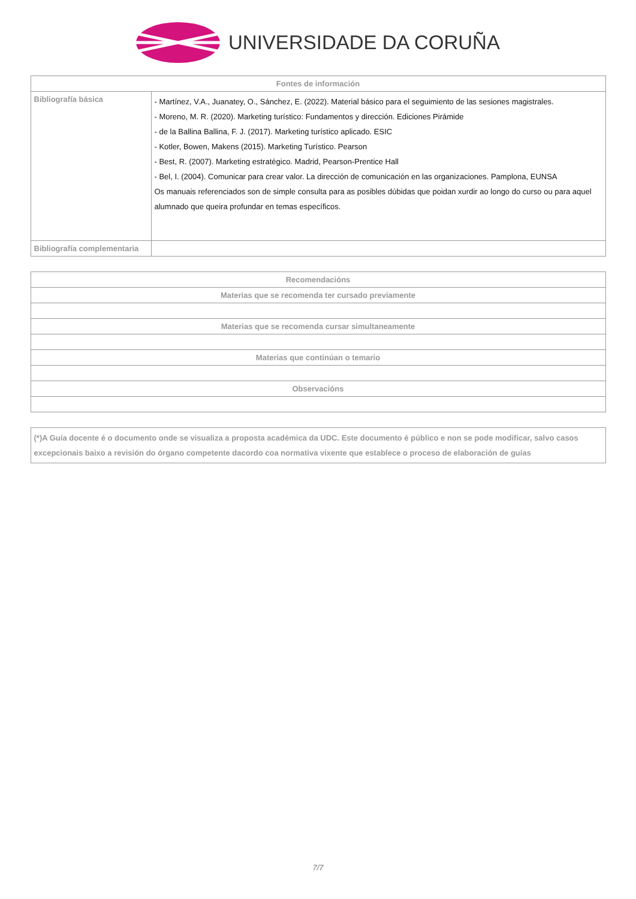UNIVERSIDADE DA CORUÑA
| Fontes de información | |
| --- | --- |
| Bibliografía básica | - Martínez, V.A., Juanatey, O., Sánchez, E. (2022). Material básico para el seguimiento de las sesiones magistrales. - Moreno, M. R. (2020). Marketing turístico: Fundamentos y dirección. Ediciones Pirámide - de la Ballina Ballina, F. J. (2017). Marketing turístico aplicado. ESIC - Kotler, Bowen, Makens (2015). Marketing Turístico. Pearson - Best, R. (2007). Marketing estratégico. Madrid, Pearson-Prentice Hall - Bel, I. (2004). Comunicar para crear valor. La dirección de comunicación en las organizaciones. Pamplona, EUNSA Os manuais referenciados son de simple consulta para as posibles dúbidas que poidan xurdir ao longo do curso ou para aquel alumnado que queira profundar en temas específicos. |
| Bibliografía complementaria | |
| Recomendacións |
| --- |
| Materias que se recomenda ter cursado previamente |
| Materias que se recomenda cursar simultaneamente |
| Materias que continúan o temario |
| Observacións |
| (*)A Guía docente é o documento onde se visualiza a proposta académica da UDC. Este documento é público e non se pode modificar, salvo casos excepcionais baixo a revisión do órgano competente dacordo coa normativa vixente que establece o proceso de elaboración de guías |
7/7